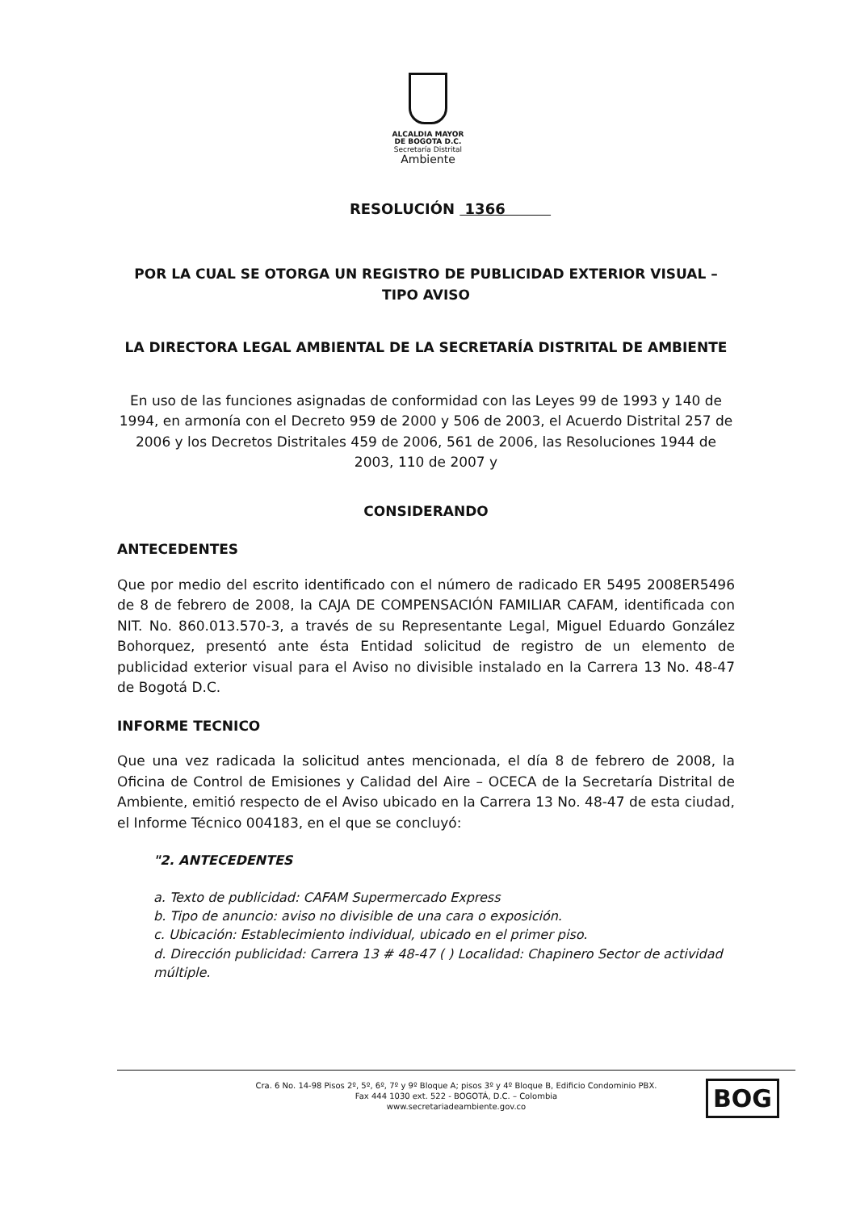ALCALDIA MAYOR
DE BOGOTA D.C.
Secretaría Distrital
Ambiente
RESOLUCIÓN 1366
POR LA CUAL SE OTORGA UN REGISTRO DE PUBLICIDAD EXTERIOR VISUAL – TIPO AVISO
LA DIRECTORA LEGAL AMBIENTAL DE LA SECRETARÍA DISTRITAL DE AMBIENTE
En uso de las funciones asignadas de conformidad con las Leyes 99 de 1993 y 140 de 1994, en armonía con el Decreto 959 de 2000 y 506 de 2003, el Acuerdo Distrital 257 de 2006 y los Decretos Distritales 459 de 2006, 561 de 2006, las Resoluciones 1944 de 2003, 110 de 2007 y
CONSIDERANDO
ANTECEDENTES
Que por medio del escrito identificado con el número de radicado ER 5495 2008ER5496 de 8 de febrero de 2008, la CAJA DE COMPENSACIÓN FAMILIAR CAFAM, identificada con NIT. No. 860.013.570-3, a través de su Representante Legal, Miguel Eduardo González Bohorquez, presentó ante ésta Entidad solicitud de registro de un elemento de publicidad exterior visual para el Aviso no divisible instalado en la Carrera 13 No. 48-47 de Bogotá D.C.
INFORME TECNICO
Que una vez radicada la solicitud antes mencionada, el día 8 de febrero de 2008, la Oficina de Control de Emisiones y Calidad del Aire – OCECA de la Secretaría Distrital de Ambiente, emitió respecto de el Aviso ubicado en la Carrera 13 No. 48-47 de esta ciudad, el Informe Técnico 004183, en el que se concluyó:
"2. ANTECEDENTES
a. Texto de publicidad: CAFAM Supermercado Express
b. Tipo de anuncio: aviso no divisible de una cara o exposición.
c. Ubicación: Establecimiento individual, ubicado en el primer piso.
d. Dirección publicidad: Carrera 13 # 48-47 ( ) Localidad: Chapinero Sector de actividad múltiple.
Cra. 6 No. 14-98 Pisos 2º, 5º, 6º, 7º y 9º Bloque A; pisos 3º y 4º Bloque B, Edificio Condominio PBX.
Fax 444 1030 ext. 522 - BOGOTÁ, D.C. – Colombia
www.secretariadeambiente.gov.co
BOG